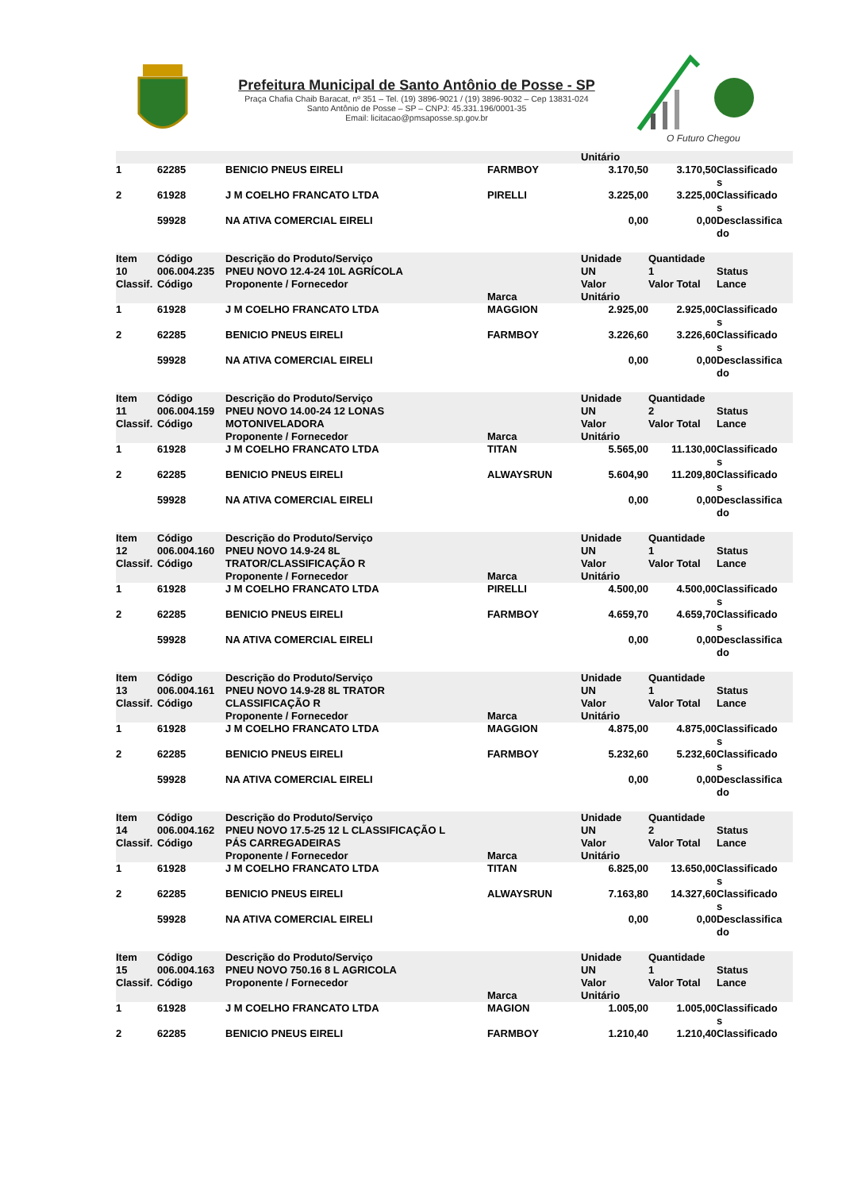Prefeitura Municipal de Santo Antônio de Posse - SP
Praça Chafia Chaib Baracat, nº 351 – Tel. (19) 3896-9021 / (19) 3896-9032 – Cep 13831-024
Santo Antônio de Posse – SP – CNPJ: 45.331.196/0001-35
Email: licitacao@pmsaposse.sp.gov.br
O Futuro Chegou
| | | | | Unitário | | |
| 1 | 62285 | BENICIO PNEUS EIRELI | FARMBOY | 3.170,50 | 3.170,50 | Classificado s |
| 2 | 61928 | J M COELHO FRANCATO LTDA | PIRELLI | 3.225,00 | 3.225,00 | Classificado s |
| | 59928 | NA ATIVA COMERCIAL EIRELI | | 0,00 | 0,00 | Desclassifica do |
| Item 10 Classif. | Código 006.004.235 Código | Descrição do Produto/Serviço PNEU NOVO 12.4-24 10L AGRÍCOLA Proponente / Fornecedor | Marca | Unidade UN Valor Unitário | Quantidade 1 Valor Total | Status Lance |
| 1 | 61928 | J M COELHO FRANCATO LTDA | MAGGION | 2.925,00 | 2.925,00 | Classificado s |
| 2 | 62285 | BENICIO PNEUS EIRELI | FARMBOY | 3.226,60 | 3.226,60 | Classificado s |
| | 59928 | NA ATIVA COMERCIAL EIRELI | | 0,00 | 0,00 | Desclassifica do |
| Item 11 Classif. | Código 006.004.159 Código | Descrição do Produto/Serviço PNEU NOVO 14.00-24 12 LONAS MOTONIVELADORA Proponente / Fornecedor | Marca | Unidade UN Valor Unitário | Quantidade 2 Valor Total | Status Lance |
| 1 | 61928 | J M COELHO FRANCATO LTDA | TITAN | 5.565,00 | 11.130,00 | Classificado s |
| 2 | 62285 | BENICIO PNEUS EIRELI | ALWAYSRUN | 5.604,90 | 11.209,80 | Classificado s |
| | 59928 | NA ATIVA COMERCIAL EIRELI | | 0,00 | 0,00 | Desclassifica do |
| Item 12 Classif. | Código 006.004.160 Código | Descrição do Produto/Serviço PNEU NOVO 14.9-24 8L TRATOR/CLASSIFICAÇÃO R Proponente / Fornecedor | Marca | Unidade UN Valor Unitário | Quantidade 1 Valor Total | Status Lance |
| 1 | 61928 | J M COELHO FRANCATO LTDA | PIRELLI | 4.500,00 | 4.500,00 | Classificado s |
| 2 | 62285 | BENICIO PNEUS EIRELI | FARMBOY | 4.659,70 | 4.659,70 | Classificado s |
| | 59928 | NA ATIVA COMERCIAL EIRELI | | 0,00 | 0,00 | Desclassifica do |
| Item 13 Classif. | Código 006.004.161 Código | Descrição do Produto/Serviço PNEU NOVO 14.9-28 8L TRATOR CLASSIFICAÇÃO R Proponente / Fornecedor | Marca | Unidade UN Valor Unitário | Quantidade 1 Valor Total | Status Lance |
| 1 | 61928 | J M COELHO FRANCATO LTDA | MAGGION | 4.875,00 | 4.875,00 | Classificado s |
| 2 | 62285 | BENICIO PNEUS EIRELI | FARMBOY | 5.232,60 | 5.232,60 | Classificado s |
| | 59928 | NA ATIVA COMERCIAL EIRELI | | 0,00 | 0,00 | Desclassifica do |
| Item 14 Classif. | Código 006.004.162 Código | Descrição do Produto/Serviço PNEU NOVO 17.5-25 12 L CLASSIFICAÇÃO L PÁS CARREGADEIRAS Proponente / Fornecedor | Marca | Unidade UN Valor Unitário | Quantidade 2 Valor Total | Status Lance |
| 1 | 61928 | J M COELHO FRANCATO LTDA | TITAN | 6.825,00 | 13.650,00 | Classificado s |
| 2 | 62285 | BENICIO PNEUS EIRELI | ALWAYSRUN | 7.163,80 | 14.327,60 | Classificado s |
| | 59928 | NA ATIVA COMERCIAL EIRELI | | 0,00 | 0,00 | Desclassifica do |
| Item 15 Classif. | Código 006.004.163 Código | Descrição do Produto/Serviço PNEU NOVO 750.16 8 L AGRICOLA Proponente / Fornecedor | Marca | Unidade UN Valor Unitário | Quantidade 1 Valor Total | Status Lance |
| 1 | 61928 | J M COELHO FRANCATO LTDA | MAGION | 1.005,00 | 1.005,00 | Classificado s |
| 2 | 62285 | BENICIO PNEUS EIRELI | FARMBOY | 1.210,40 | 1.210,40 | Classificado |